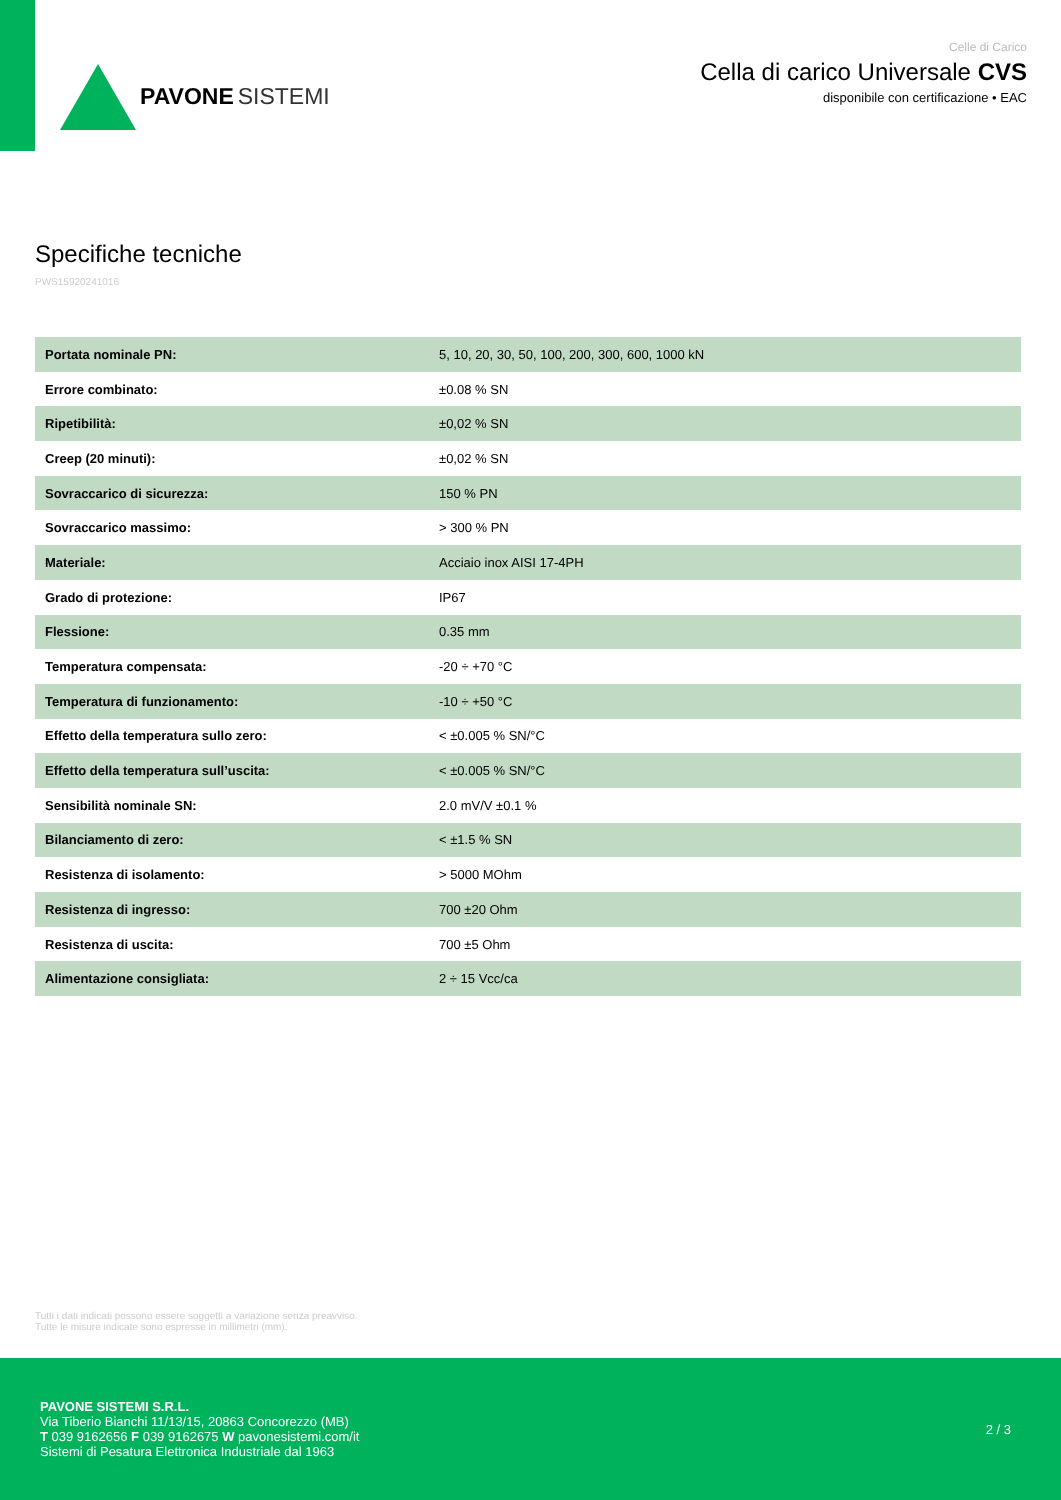PAVONE SISTEMI
Celle di Carico
Cella di carico Universale CVS
disponibile con certificazione • EAC
Specifiche tecniche
PWS15920241016
| Portata nominale PN: | 5, 10, 20, 30, 50, 100, 200, 300, 600, 1000 kN |
| Errore combinato: | ±0.08 % SN |
| Ripetibilità: | ±0,02 % SN |
| Creep (20 minuti): | ±0,02 % SN |
| Sovraccarico di sicurezza: | 150 % PN |
| Sovraccarico massimo: | > 300 % PN |
| Materiale: | Acciaio inox AISI 17-4PH |
| Grado di protezione: | IP67 |
| Flessione: | 0.35 mm |
| Temperatura compensata: | -20 ÷ +70 °C |
| Temperatura di funzionamento: | -10 ÷ +50 °C |
| Effetto della temperatura sullo zero: | < ±0.005 % SN/°C |
| Effetto della temperatura sull’uscita: | < ±0.005 % SN/°C |
| Sensibilità nominale SN: | 2.0 mV/V ±0.1 % |
| Bilanciamento di zero: | < ±1.5 % SN |
| Resistenza di isolamento: | > 5000 MOhm |
| Resistenza di ingresso: | 700 ±20 Ohm |
| Resistenza di uscita: | 700 ±5 Ohm |
| Alimentazione consigliata: | 2 ÷ 15 Vcc/ca |
Tutti i dati indicati possono essere soggetti a variazione senza preavviso.
Tutte le misure indicate sono espresse in millimetri (mm).
PAVONE SISTEMI S.R.L.
Via Tiberio Bianchi 11/13/15, 20863 Concorezzo (MB)
T 039 9162656 F 039 9162675 W pavonesistemi.com/it
Sistemi di Pesatura Elettronica Industriale dal 1963
2 / 3